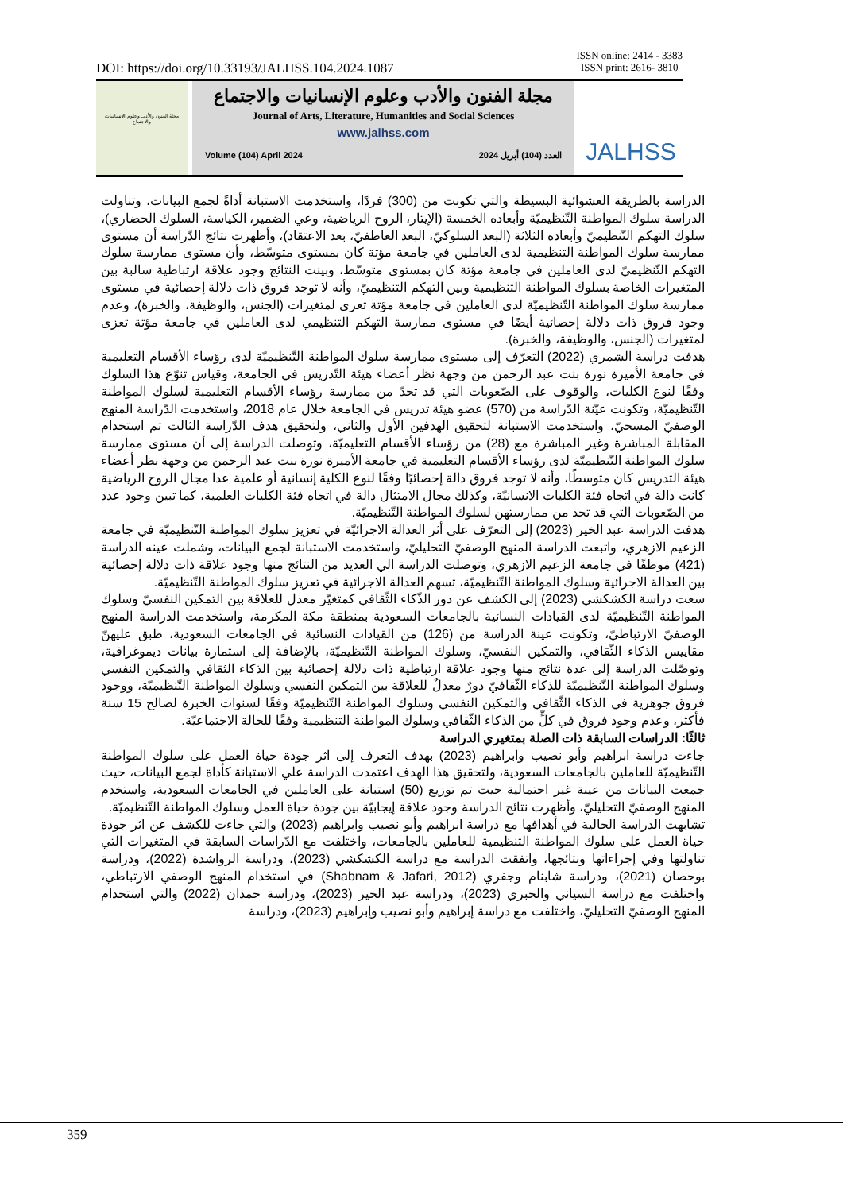DOI: https://doi.org/10.33193/JALHSS.104.2024.1087 ISSN online: 2414 - 3383
ISSN print: 2616- 3810
مجلة الفنون والأدب وعلوم الإنسانيات والاجتماع
مجلة الفنون والأدب وعلوم الإنسانيات والاجتماع
Journal of Arts, Literature, Humanities and Social Sciences
www.jalhss.com
Volume (104) April 2024 العدد (104) أبريل 2024
JALHSS
الدراسة بالطريقة العشوائية البسيطة والتي تكونت من (300) فردًا، واستخدمت الاستبانة أداةً لجمع البيانات، وتناولت الدراسة سلوك المواطنة التّنظيميّة وأبعاده الخمسة (الإيثار، الروح الرياضية، وعي الضمير، الكياسة، السلوك الحضاري)، سلوك التهكم التّنظيميّ وأبعاده الثلاثة (البعد السلوكيّ، البعد العاطفيّ، بعد الاعتقاد)، وأظهرت نتائج الدّراسة أن مستوى ممارسة سلوك المواطنة التنظيمية لدى العاملين في جامعة مؤتة كان بمستوى متوسّط، وأن مستوى ممارسة سلوك التهكم التّنظيميّ لدى العاملين في جامعة مؤتة كان بمستوى متوسّط، وبينت النتائج وجود علاقة ارتباطية سالبة بين المتغيرات الخاصة بسلوك المواطنة التنظيمية وبين التهكم التنظيميّ، وأنه لا توجد فروق ذات دلالة إحصائية في مستوى ممارسة سلوك المواطنة التّنظيميّة لدى العاملين في جامعة مؤتة تعزى لمتغيرات (الجنس، والوظيفة، والخبرة)، وعدم وجود فروق ذات دلالة إحصائية أيضًا في مستوى ممارسة التهكم التنظيمي لدى العاملين في جامعة مؤتة تعزى لمتغيرات (الجنس، والوظيفة، والخبرة).
هدفت دراسة الشمري (2022) التعرّف إلى مستوى ممارسة سلوك المواطنة التّنظيميّة لدى رؤساء الأقسام التعليمية في جامعة الأميرة نورة بنت عبد الرحمن من وجهة نظر أعضاء هيئة التّدريس في الجامعة، وقياس تنوّع هذا السلوك وفقًا لنوع الكليات، والوقوف على الصّعوبات التي قد تحدّ من ممارسة رؤساء الأقسام التعليمية لسلوك المواطنة التّنظيميّة، وتكونت عيّنة الدّراسة من (570) عضو هيئة تدريس في الجامعة خلال عام 2018، واستخدمت الدّراسة المنهج الوصفيّ المسحيّ، واستخدمت الاستبانة لتحقيق الهدفين الأول والثاني، ولتحقيق هدف الدّراسة الثالث تم استخدام المقابلة المباشرة وغير المباشرة مع (28) من رؤساء الأقسام التعليميّة، وتوصلت الدراسة إلى أن مستوى ممارسة سلوك المواطنة التّنظيميّة لدى رؤساء الأقسام التعليمية في جامعة الأميرة نورة بنت عبد الرحمن من وجهة نظر أعضاء هيئة التدريس كان متوسطًا، وأنه لا توجد فروق دالة إحصائيًا وفقًا لنوع الكلية إنسانية أو علمية عدا مجال الروح الرياضية كانت دالة في اتجاه فئة الكليات الانسانيّة، وكذلك مجال الامتثال دالة في اتجاه فئة الكليات العلمية، كما تبين وجود عدد من الصّعوبات التي قد تحد من ممارستهن لسلوك المواطنة التّنظيميّة.
هدفت الدراسة عبد الخير (2023) إلى التعرّف على أثر العدالة الاجرائيّة في تعزيز سلوك المواطنة التّنظيميّة في جامعة الزعيم الازهري، واتبعت الدراسة المنهج الوصفيّ التحليليّ، واستخدمت الاستبانة لجمع البيانات، وشملت عينه الدراسة (421) موظفًا في جامعة الزعيم الازهري، وتوصلت الدراسة الي العديد من النتائج منها وجود علاقة ذات دلالة إحصائية بين العدالة الاجرائية وسلوك المواطنة التّنظيميّة، تسهم العدالة الاجرائية في تعزيز سلوك المواطنة التّنظيميّة.
سعت دراسة الكشكشي (2023) إلى الكشف عن دور الذّكاء الثّقافي كمتغيّر معدل للعلاقة بين التمكين النفسيّ وسلوك المواطنة التّنظيميّة لدى القيادات النسائية بالجامعات السعودية بمنطقة مكة المكرمة، واستخدمت الدراسة المنهج الوصفيّ الارتباطيّ، وتكونت عينة الدراسة من (126) من القيادات النسائية في الجامعات السعودية، طبق عليهنّ مقاييس الذكاء الثّقافي، والتمكين النفسيّ، وسلوك المواطنة التّنظيميّة، بالإضافة إلى استمارة بيانات ديموغرافية، وتوصّلت الدراسة إلى عدة نتائج منها وجود علاقة ارتباطية ذات دلالة إحصائية بين الذكاء الثقافي والتمكين النفسي وسلوك المواطنة التّنظيميّة للذكاء الثّقافيّ دورٌ معدلٌ للعلاقة بين التمكين النفسي وسلوك المواطنة التّنظيميّة، ووجود فروق جوهرية في الذكاء الثّقافي والتمكين النفسي وسلوك المواطنة التّنظيميّة وفقًا لسنوات الخبرة لصالح 15 سنة فأكثر، وعدم وجود فروق في كلٍّ من الذكاء الثّقافي وسلوك المواطنة التنظيمية وفقًا للحالة الاجتماعيّة.
ثالثًا: الدراسات السابقة ذات الصلة بمتغيري الدراسة
جاءت دراسة ابراهيم وأبو نصيب وابراهيم (2023) بهدف التعرف إلى اثر جودة حياة العمل على سلوك المواطنة التّنظيميّة للعاملين بالجامعات السعودية، ولتحقيق هذا الهدف اعتمدت الدراسة علي الاستبانة كأداة لجمع البيانات، حيث جمعت البيانات من عينة غير احتمالية حيث تم توزيع (50) استبانة على العاملين في الجامعات السعودية، واستخدم المنهج الوصفيّ التحليليّ، وأظهرت نتائج الدراسة وجود علاقة إيجابيّة بين جودة حياة العمل وسلوك المواطنة التّنظيميّة.
تشابهت الدراسة الحالية في أهدافها مع دراسة ابراهيم وأبو نصيب وابراهيم (2023) والتي جاءت للكشف عن اثر جودة حياة العمل على سلوك المواطنة التنظيمية للعاملين بالجامعات، واختلفت مع الدّراسات السابقة في المتغيرات التي تناولتها وفي إجراءاتها ونتائجها، واتفقت الدراسة مع دراسة الكشكشي (2023)، ودراسة الرواشدة (2022)، ودراسة بوحصان (2021)، ودراسة شابنام وجفري (Shabnam & Jafari, 2012) في استخدام المنهج الوصفي الارتباطي، واختلفت مع دراسة السياني والحبري (2023)، ودراسة عبد الخير (2023)، ودراسة حمدان (2022) والتي استخدام المنهج الوصفيّ التحليليّ، واختلفت مع دراسة إبراهيم وأبو نصيب وإبراهيم (2023)، ودراسة
359